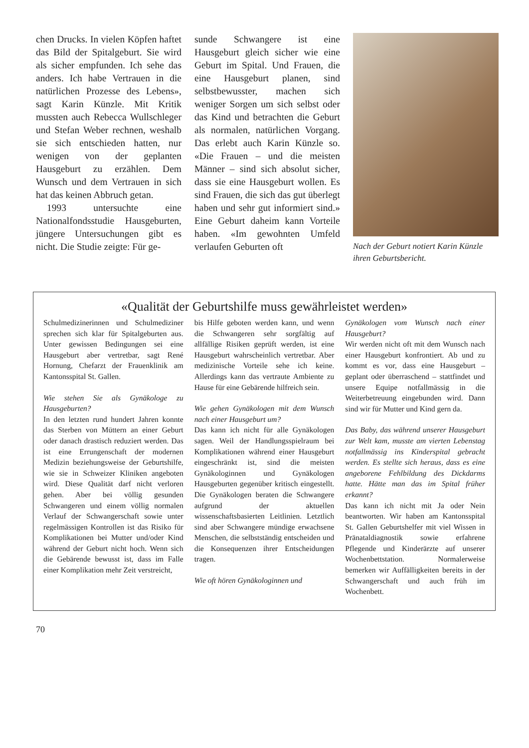chen Drucks. In vielen Köpfen haftet das Bild der Spitalgeburt. Sie wird als sicher empfunden. Ich sehe das anders. Ich habe Vertrauen in die natürlichen Prozesse des Lebens», sagt Karin Künzle. Mit Kritik mussten auch Rebecca Wullschleger und Stefan Weber rechnen, weshalb sie sich entschieden hatten, nur wenigen von der geplanten Hausgeburt zu erzählen. Dem Wunsch und dem Vertrauen in sich hat das keinen Abbruch getan.
1993 untersuchte eine Nationalfondsstudie Hausgeburten, jüngere Untersuchungen gibt es nicht. Die Studie zeigte: Für ge-
sunde Schwangere ist eine Hausgeburt gleich sicher wie eine Geburt im Spital. Und Frauen, die eine Hausgeburt planen, sind selbstbewusster, machen sich weniger Sorgen um sich selbst oder das Kind und betrachten die Geburt als normalen, natürlichen Vorgang. Das erlebt auch Karin Künzle so. «Die Frauen – und die meisten Männer – sind sich absolut sicher, dass sie eine Hausgeburt wollen. Es sind Frauen, die sich das gut überlegt haben und sehr gut informiert sind.» Eine Geburt daheim kann Vorteile haben. «Im gewohnten Umfeld verlaufen Geburten oft
Nach der Geburt notiert Karin Künzle ihren Geburtsbericht.
«Qualität der Geburtshilfe muss gewährleistet werden»
Schulmedizinerinnen und Schulmediziner sprechen sich klar für Spitalgeburten aus. Unter gewissen Bedingungen sei eine Hausgeburt aber vertretbar, sagt René Hornung, Chefarzt der Frauenklinik am Kantonsspital St. Gallen.
Wie stehen Sie als Gynäkologe zu Hausgeburten?
In den letzten rund hundert Jahren konnte das Sterben von Müttern an einer Geburt oder danach drastisch reduziert werden. Das ist eine Errungenschaft der modernen Medizin beziehungsweise der Geburtshilfe, wie sie in Schweizer Kliniken angeboten wird. Diese Qualität darf nicht verloren gehen. Aber bei völlig gesunden Schwangeren und einem völlig normalen Verlauf der Schwangerschaft sowie unter regelmässigen Kontrollen ist das Risiko für Komplikationen bei Mutter und/oder Kind während der Geburt nicht hoch. Wenn sich die Gebärende bewusst ist, dass im Falle einer Komplikation mehr Zeit verstreicht,
bis Hilfe geboten werden kann, und wenn die Schwangeren sehr sorgfältig auf allfällige Risiken geprüft werden, ist eine Hausgeburt wahrscheinlich vertretbar. Aber medizinische Vorteile sehe ich keine. Allerdings kann das vertraute Ambiente zu Hause für eine Gebärende hilfreich sein.
Wie gehen Gynäkologen mit dem Wunsch nach einer Hausgeburt um?
Das kann ich nicht für alle Gynäkologen sagen. Weil der Handlungsspielraum bei Komplikationen während einer Hausgeburt eingeschränkt ist, sind die meisten Gynäkologinnen und Gynäkologen Hausgeburten gegenüber kritisch eingestellt. Die Gynäkologen beraten die Schwangere aufgrund der aktuellen wissenschaftsbasierten Leitlinien. Letztlich sind aber Schwangere mündige erwachsene Menschen, die selbstständig entscheiden und die Konsequenzen ihrer Entscheidungen tragen.
Wie oft hören Gynäkologinnen und
Gynäkologen vom Wunsch nach einer Hausgeburt?
Wir werden nicht oft mit dem Wunsch nach einer Hausgeburt konfrontiert. Ab und zu kommt es vor, dass eine Hausgeburt – geplant oder überraschend – stattfindet und unsere Equipe notfallmässig in die Weiterbetreuung eingebunden wird. Dann sind wir für Mutter und Kind gern da.
Das Baby, das während unserer Hausgeburt zur Welt kam, musste am vierten Lebenstag notfallmässig ins Kinderspital gebracht werden. Es stellte sich heraus, dass es eine angeborene Fehlbildung des Dickdarms hatte. Hätte man das im Spital früher erkannt?
Das kann ich nicht mit Ja oder Nein beantworten. Wir haben am Kantonsspital St. Gallen Geburtshelfer mit viel Wissen in Pränataldiagnostik sowie erfahrene Pflegende und Kinderärzte auf unserer Wochenbettstation. Normalerweise bemerken wir Auffälligkeiten bereits in der Schwangerschaft und auch früh im Wochenbett.
70